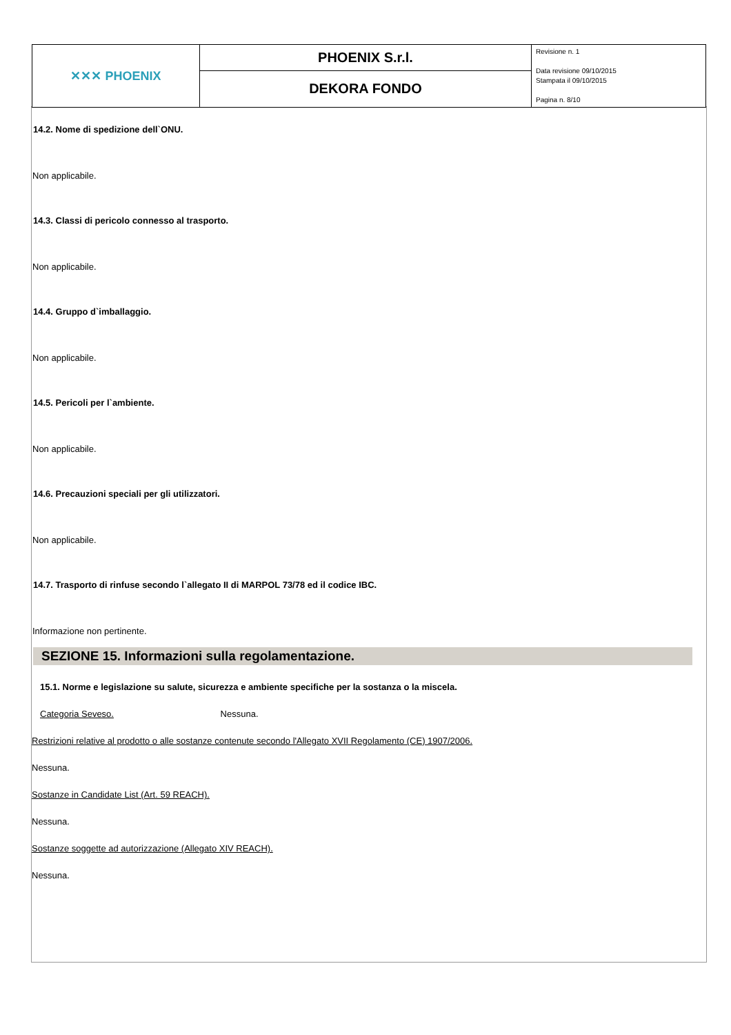| ✕✕✕ PHOENIX | PHOENIX S.r.l. | Revisione n. 1 Data revisione 09/10/2015 Stampata il 09/10/2015 Pagina n. 8/10 |
| | DEKORA FONDO | |
14.2. Nome di spedizione dell`ONU.
Non applicabile.
14.3. Classi di pericolo connesso al trasporto.
Non applicabile.
14.4. Gruppo d`imballaggio.
Non applicabile.
14.5. Pericoli per l`ambiente.
Non applicabile.
14.6. Precauzioni speciali per gli utilizzatori.
Non applicabile.
14.7. Trasporto di rinfuse secondo l`allegato II di MARPOL 73/78 ed il codice IBC.
Informazione non pertinente.
SEZIONE 15. Informazioni sulla regolamentazione.
15.1. Norme e legislazione su salute, sicurezza e ambiente specifiche per la sostanza o la miscela.
Categoria Seveso. Nessuna.
Restrizioni relative al prodotto o alle sostanze contenute secondo l'Allegato XVII Regolamento (CE) 1907/2006.
Nessuna.
Sostanze in Candidate List (Art. 59 REACH).
Nessuna.
Sostanze soggette ad autorizzazione (Allegato XIV REACH).
Nessuna.